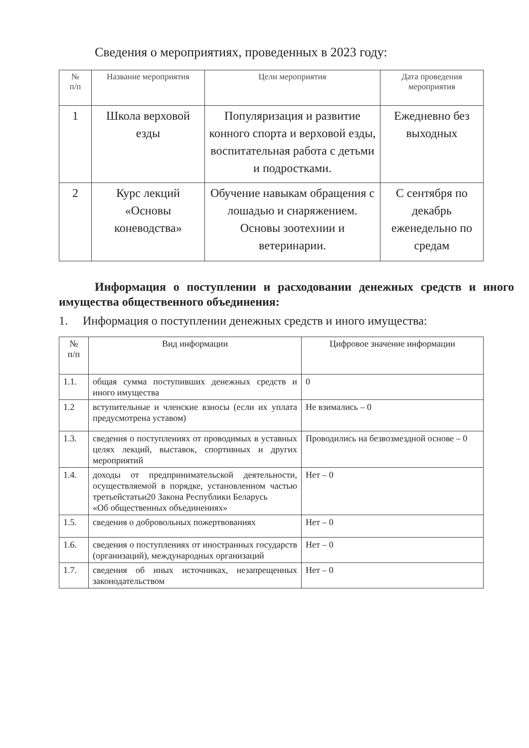Сведения о мероприятиях, проведенных в 2023 году:
| № п/п | Название мероприятия | Цели мероприятия | Дата проведения мероприятия |
| --- | --- | --- | --- |
| 1 | Школа верховой езды | Популяризация и развитие конного спорта и верховой езды, воспитательная работа с детьми и подростками. | Ежедневно без выходных |
| 2 | Курс лекций «Основы коневодства» | Обучение навыкам обращения с лошадью и снаряжением. Основы зоотехнии и ветеринарии. | С сентября по декабрь еженедельно по средам |
Информация о поступлении и расходовании денежных средств и иного имущества общественного объединения:
1. Информация о поступлении денежных средств и иного имущества:
| № п/п | Вид информации | Цифровое значение информации |
| --- | --- | --- |
| 1.1. | общая сумма поступивших денежных средств и иного имущества | 0 |
| 1.2 | вступительные и членские взносы (если их уплата предусмотрена уставом) | Не взимались – 0 |
| 1.3. | сведения о поступлениях от проводимых в уставных целях лекций, выставок, спортивных и других мероприятий | Проводились на безвозмездной основе – 0 |
| 1.4. | доходы от предпринимательской деятельности, осуществляемой в порядке, установленном частью третьейстатьи20 Закона Республики Беларусь «Об общественных объединениях» | Нет – 0 |
| 1.5. | сведения о добровольных пожертвованиях | Нет – 0 |
| 1.6. | сведения о поступлениях от иностранных государств (организаций), международных организаций | Нет – 0 |
| 1.7. | сведения об иных источниках, незапрещенных законодательством | Нет – 0 |